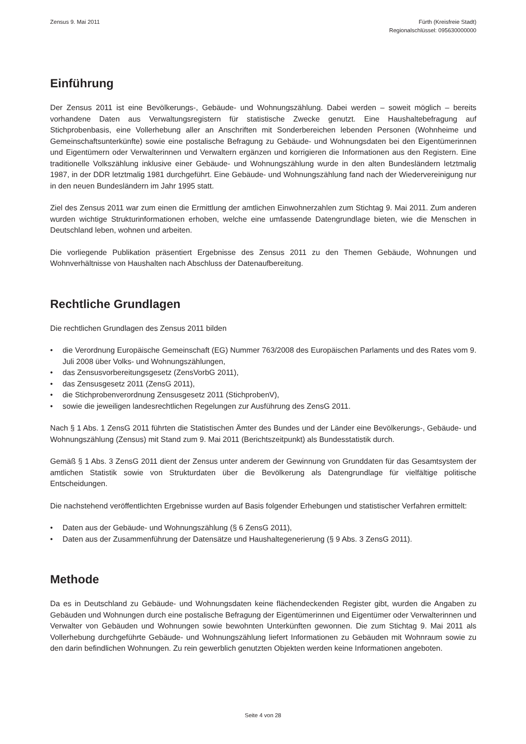Zensus 9. Mai 2011 Fürth (Kreisfreie Stadt)
Regionalschlüssel: 095630000000
Einführung
Der Zensus 2011 ist eine Bevölkerungs-, Gebäude- und Wohnungszählung. Dabei werden – soweit möglich – bereits vorhandene Daten aus Verwaltungsregistern für statistische Zwecke genutzt. Eine Haushaltebefragung auf Stichprobenbasis, eine Vollerhebung aller an Anschriften mit Sonderbereichen lebenden Personen (Wohnheime und Gemeinschaftsunterkünfte) sowie eine postalische Befragung zu Gebäude- und Wohnungsdaten bei den Eigentümerinnen und Eigentümern oder Verwalterinnen und Verwaltern ergänzen und korrigieren die Informationen aus den Registern. Eine traditionelle Volkszählung inklusive einer Gebäude- und Wohnungszählung wurde in den alten Bundesländern letztmalig 1987, in der DDR letztmalig 1981 durchgeführt. Eine Gebäude- und Wohnungszählung fand nach der Wiedervereinigung nur in den neuen Bundesländern im Jahr 1995 statt.
Ziel des Zensus 2011 war zum einen die Ermittlung der amtlichen Einwohnerzahlen zum Stichtag 9. Mai 2011. Zum anderen wurden wichtige Strukturinformationen erhoben, welche eine umfassende Datengrundlage bieten, wie die Menschen in Deutschland leben, wohnen und arbeiten.
Die vorliegende Publikation präsentiert Ergebnisse des Zensus 2011 zu den Themen Gebäude, Wohnungen und Wohnverhältnisse von Haushalten nach Abschluss der Datenaufbereitung.
Rechtliche Grundlagen
Die rechtlichen Grundlagen des Zensus 2011 bilden
• die Verordnung Europäische Gemeinschaft (EG) Nummer 763/2008 des Europäischen Parlaments und des Rates vom 9. Juli 2008 über Volks- und Wohnungszählungen,
• das Zensusvorbereitungsgesetz (ZensVorbG 2011),
• das Zensusgesetz 2011 (ZensG 2011),
• die Stichprobenverordnung Zensusgesetz 2011 (StichprobenV),
• sowie die jeweiligen landesrechtlichen Regelungen zur Ausführung des ZensG 2011.
Nach § 1 Abs. 1 ZensG 2011 führten die Statistischen Ämter des Bundes und der Länder eine Bevölkerungs-, Gebäude- und Wohnungszählung (Zensus) mit Stand zum 9. Mai 2011 (Berichtszeitpunkt) als Bundesstatistik durch.
Gemäß § 1 Abs. 3 ZensG 2011 dient der Zensus unter anderem der Gewinnung von Grunddaten für das Gesamtsystem der amtlichen Statistik sowie von Strukturdaten über die Bevölkerung als Datengrundlage für vielfältige politische Entscheidungen.
Die nachstehend veröffentlichten Ergebnisse wurden auf Basis folgender Erhebungen und statistischer Verfahren ermittelt:
• Daten aus der Gebäude- und Wohnungszählung (§ 6 ZensG 2011),
• Daten aus der Zusammenführung der Datensätze und Haushaltegenerierung (§ 9 Abs. 3 ZensG 2011).
Methode
Da es in Deutschland zu Gebäude- und Wohnungsdaten keine flächendeckenden Register gibt, wurden die Angaben zu Gebäuden und Wohnungen durch eine postalische Befragung der Eigentümerinnen und Eigentümer oder Verwalterinnen und Verwalter von Gebäuden und Wohnungen sowie bewohnten Unterkünften gewonnen. Die zum Stichtag 9. Mai 2011 als Vollerhebung durchgeführte Gebäude- und Wohnungszählung liefert Informationen zu Gebäuden mit Wohnraum sowie zu den darin befindlichen Wohnungen. Zu rein gewerblich genutzten Objekten werden keine Informationen angeboten.
Seite 4 von 28